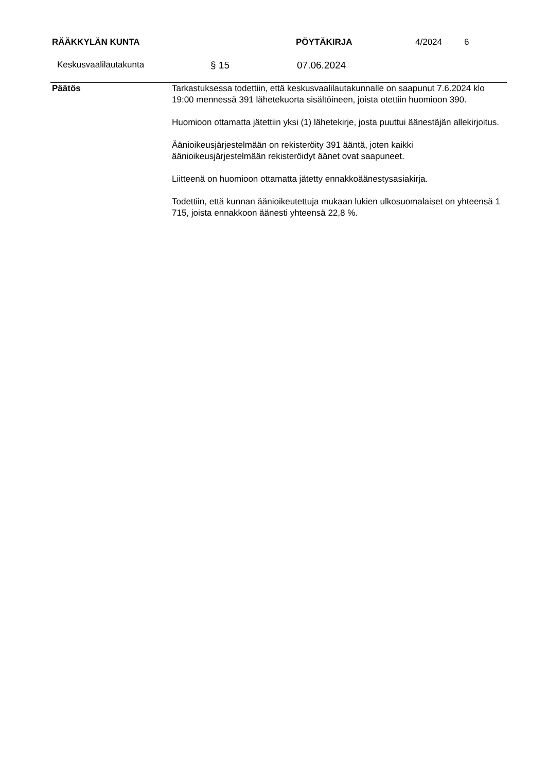RÄÄKKYLÄN KUNTA PÖYTÄKIRJA 4/2024 6
Keskusvaalilautakunta § 15 07.06.2024
Päätös Tarkastuksessa todettiin, että keskusvaalilautakunnalle on saapunut 7.6.2024 klo 19:00 mennessä 391 lähetekuorta sisältöineen, joista otettiin huomioon 390.
Huomioon ottamatta jätettiin yksi (1) lähetekirje, josta puuttui äänestäjän allekirjoitus.
Äänioikeusjärjestelmään on rekisteröity 391 ääntä, joten kaikki äänioikeusjärjestelmään rekisteröidyt äänet ovat saapuneet.
Liitteenä on huomioon ottamatta jätetty ennakkoäänestysasiakirja.
Todettiin, että kunnan äänioikeutettuja mukaan lukien ulkosuomalaiset on yhteensä 1 715, joista ennakkoon äänesti yhteensä 22,8 %.